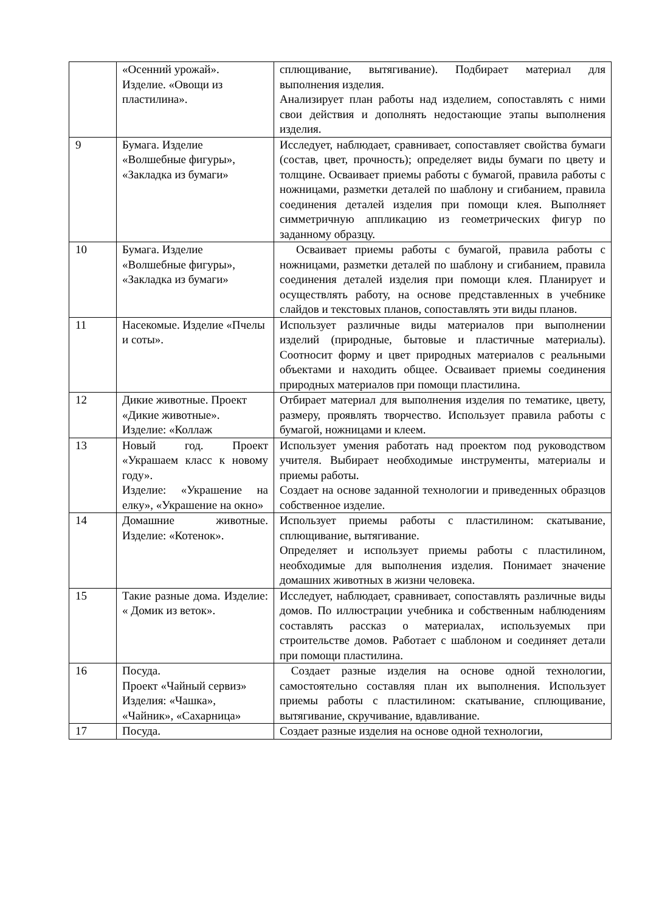| | «Осенний урожай». Изделие. «Овощи из пластилина». | сплющивание, вытягивание). Подбирает материал для выполнения изделия. Анализирует план работы над изделием, сопоставлять с ними свои действия и дополнять недостающие этапы выполнения изделия. |
| 9 | Бумага. Изделие «Волшебные фигуры», «Закладка из бумаги» | Исследует, наблюдает, сравнивает, сопоставляет свойства бумаги (состав, цвет, прочность); определяет виды бумаги по цвету и толщине. Осваивает приемы работы с бумагой, правила работы с ножницами, разметки деталей по шаблону и сгибанием, правила соединения деталей изделия при помощи клея. Выполняет симметричную аппликацию из геометрических фигур по заданному образцу. |
| 10 | Бумага. Изделие «Волшебные фигуры», «Закладка из бумаги» | Осваивает приемы работы с бумагой, правила работы с ножницами, разметки деталей по шаблону и сгибанием, правила соединения деталей изделия при помощи клея. Планирует и осуществлять работу, на основе представленных в учебнике слайдов и текстовых планов, сопоставлять эти виды планов. |
| 11 | Насекомые. Изделие «Пчелы и соты». | Использует различные виды материалов при выполнении изделий (природные, бытовые и пластичные материалы). Соотносит форму и цвет природных материалов с реальными объектами и находить общее. Осваивает приемы соединения природных материалов при помощи пластилина. |
| 12 | Дикие животные. Проект «Дикие животные». Изделие: «Коллаж | Отбирает материал для выполнения изделия по тематике, цвету, размеру, проявлять творчество. Использует правила работы с бумагой, ножницами и клеем. |
| 13 | Новый год. Проект «Украшаем класс к новому году». Изделие: «Украшение на елку», «Украшение на окно» | Использует умения работать над проектом под руководством учителя. Выбирает необходимые инструменты, материалы и приемы работы. Создает на основе заданной технологии и приведенных образцов собственное изделие. |
| 14 | Домашние животные. Изделие: «Котенок». | Использует приемы работы с пластилином: скатывание, сплющивание, вытягивание. Определяет и использует приемы работы с пластилином, необходимые для выполнения изделия. Понимает значение домашних животных в жизни человека. |
| 15 | Такие разные дома. Изделие: « Домик из веток». | Исследует, наблюдает, сравнивает, сопоставлять различные виды домов. По иллюстрации учебника и собственным наблюдениям составлять рассказ о материалах, используемых при строительстве домов. Работает с шаблоном и соединяет детали при помощи пластилина. |
| 16 | Посуда. Проект «Чайный сервиз» Изделия: «Чашка», «Чайник», «Сахарница» | Создает разные изделия на основе одной технологии, самостоятельно составляя план их выполнения. Использует приемы работы с пластилином: скатывание, сплющивание, вытягивание, скручивание, вдавливание. |
| 17 | Посуда. | Создает разные изделия на основе одной технологии, |